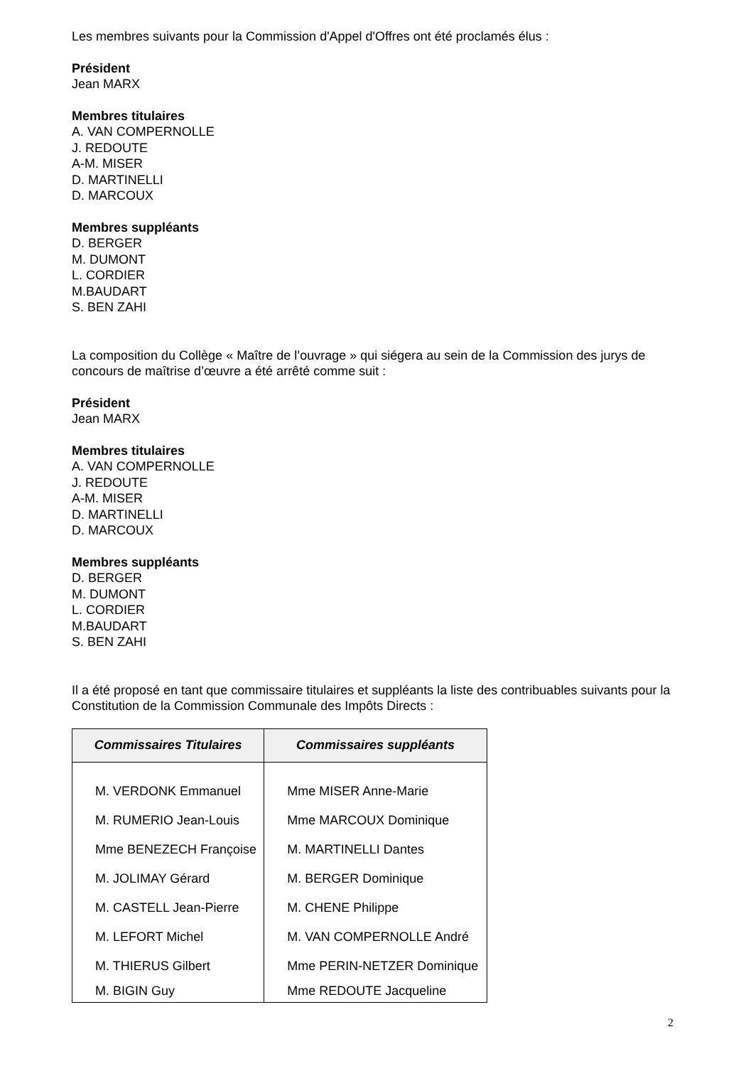Les membres suivants pour la Commission d'Appel d'Offres ont été proclamés élus :
Président
Jean MARX
Membres titulaires
A. VAN COMPERNOLLE
J. REDOUTE
A-M. MISER
D. MARTINELLI
D. MARCOUX
Membres suppléants
D. BERGER
M. DUMONT
L. CORDIER
M.BAUDART
S. BEN ZAHI
La composition du Collège « Maître de l’ouvrage » qui siégera au sein de la Commission des jurys de concours de maîtrise d’œuvre a été arrêté comme suit :
Président
Jean MARX
Membres titulaires
A. VAN COMPERNOLLE
J. REDOUTE
A-M. MISER
D. MARTINELLI
D. MARCOUX
Membres suppléants
D. BERGER
M. DUMONT
L. CORDIER
M.BAUDART
S. BEN ZAHI
Il a été proposé en tant que commissaire titulaires et suppléants la liste des contribuables suivants pour la Constitution de la Commission Communale des Impôts Directs :
| Commissaires Titulaires | Commissaires suppléants |
| --- | --- |
| M. VERDONK Emmanuel | Mme MISER Anne-Marie |
| M. RUMERIO Jean-Louis | Mme MARCOUX Dominique |
| Mme BENEZECH Françoise | M. MARTINELLI Dantes |
| M. JOLIMAY Gérard | M. BERGER Dominique |
| M. CASTELL Jean-Pierre | M. CHENE Philippe |
| M. LEFORT Michel | M. VAN COMPERNOLLE André |
| M. THIERUS Gilbert | Mme PERIN-NETZER Dominique |
| M. BIGIN Guy | Mme REDOUTE Jacqueline |
2